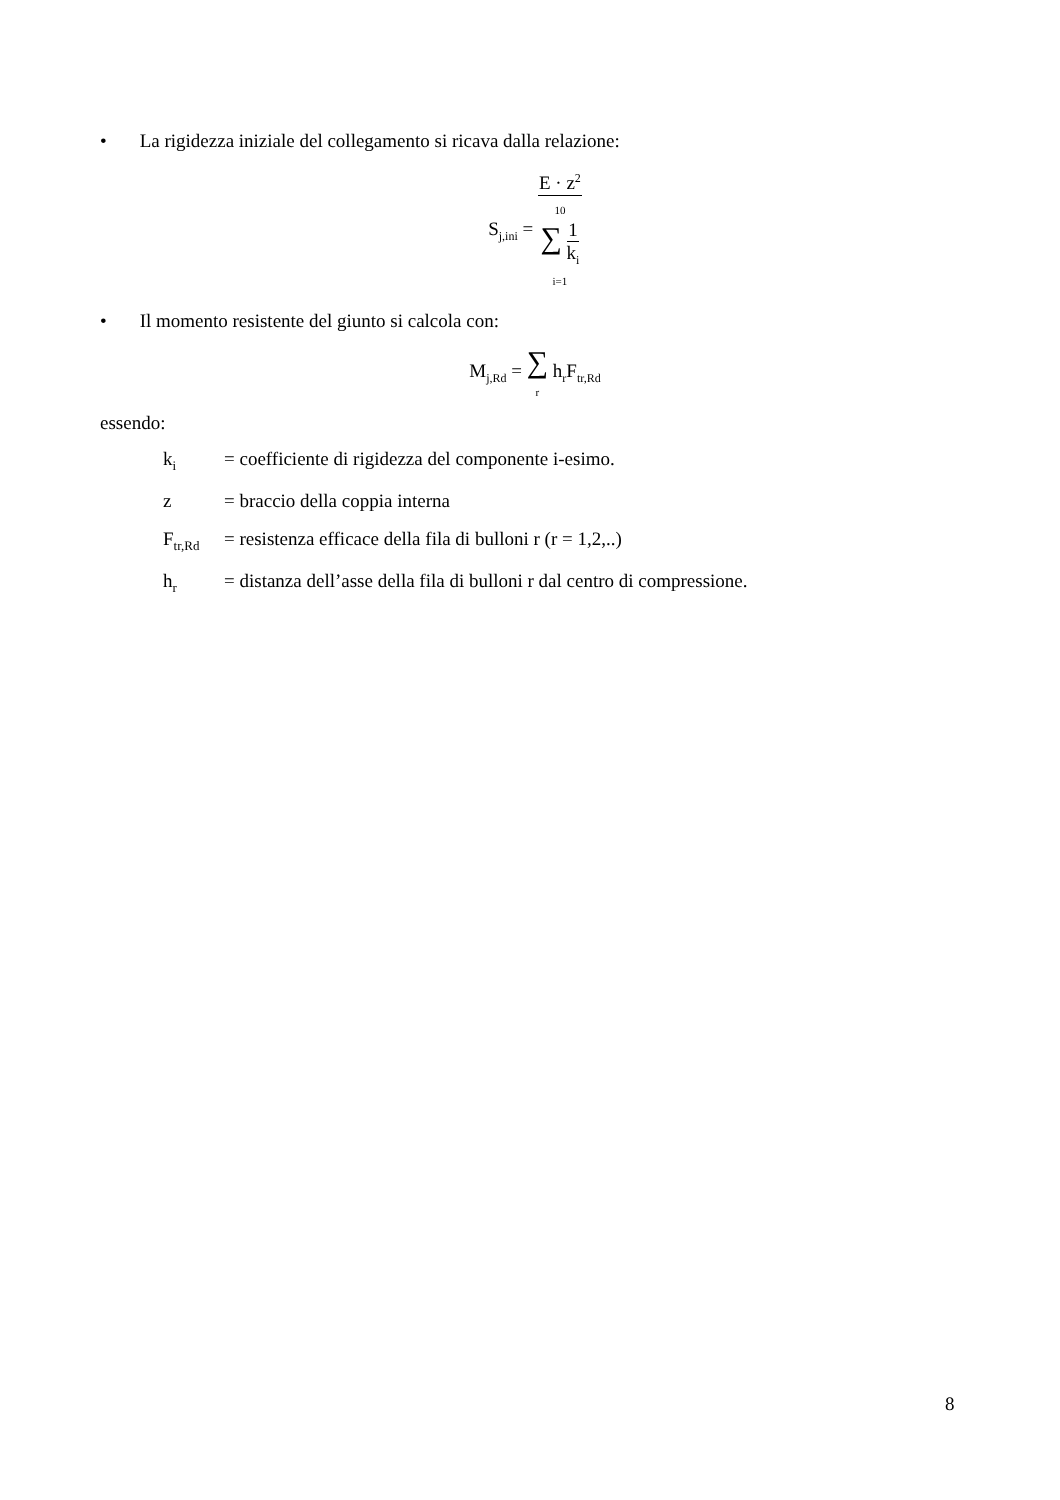• La rigidezza iniziale del collegamento si ricava dalla relazione:
S<sub>j,ini</sub> =
| E · z<sup>2</sup> |
| 10 ∑ 1 k<sub>i</sub> i=1 |
• Il momento resistente del giunto si calcola con:
M<sub>j,Rd</sub> = ∑
r h<sub>r</sub>F<sub>tr,Rd</sub>
essendo:
| k<sub>i</sub> | = coefficiente di rigidezza del componente i-esimo. |
| z | = braccio della coppia interna |
| F<sub>tr,Rd</sub> | = resistenza efficace della fila di bulloni r (r = 1,2,..) |
| h<sub>r</sub> | = distanza dell’asse della fila di bulloni r dal centro di compressione. |
8